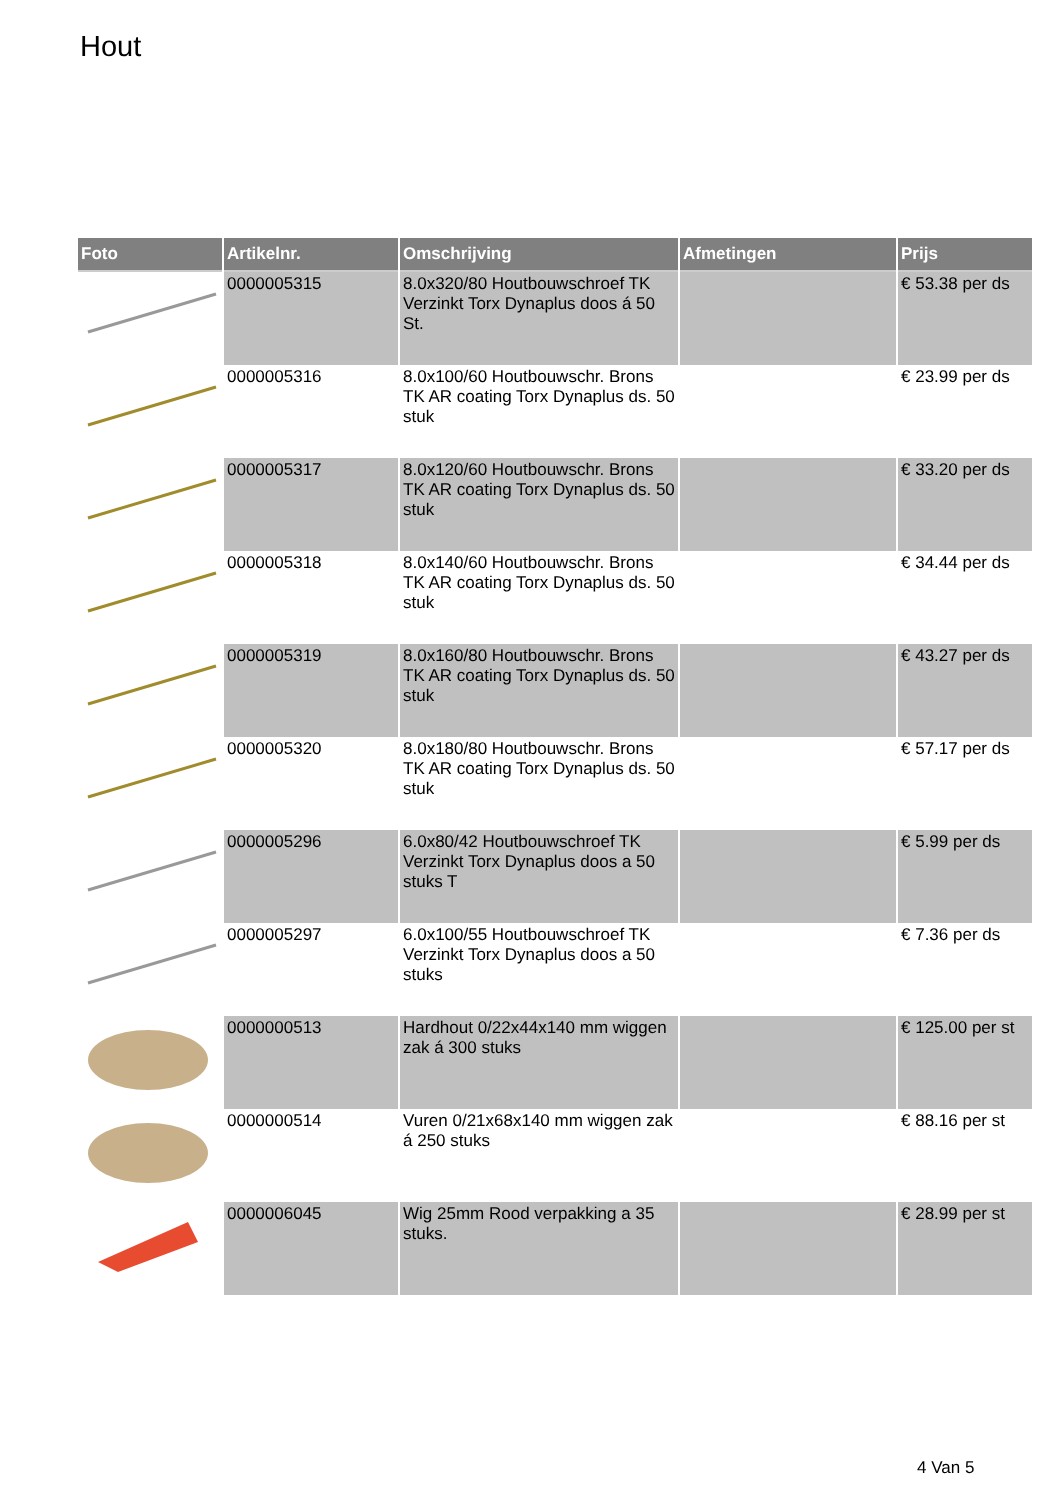Hout
| Foto | Artikelnr. | Omschrijving | Afmetingen | Prijs |
| --- | --- | --- | --- | --- |
| | 0000005315 | 8.0x320/80 Houtbouwschroef TK Verzinkt Torx Dynaplus doos á 50 St. | | € 53.38 per ds |
| | 0000005316 | 8.0x100/60 Houtbouwschr. Brons TK AR coating Torx Dynaplus ds. 50 stuk | | € 23.99 per ds |
| | 0000005317 | 8.0x120/60 Houtbouwschr. Brons TK AR coating Torx Dynaplus ds. 50 stuk | | € 33.20 per ds |
| | 0000005318 | 8.0x140/60 Houtbouwschr. Brons TK AR coating Torx Dynaplus ds. 50 stuk | | € 34.44 per ds |
| | 0000005319 | 8.0x160/80 Houtbouwschr. Brons TK AR coating Torx Dynaplus ds. 50 stuk | | € 43.27 per ds |
| | 0000005320 | 8.0x180/80 Houtbouwschr. Brons TK AR coating Torx Dynaplus ds. 50 stuk | | € 57.17 per ds |
| | 0000005296 | 6.0x80/42 Houtbouwschroef TK Verzinkt Torx Dynaplus doos a 50 stuks T | | € 5.99 per ds |
| | 0000005297 | 6.0x100/55 Houtbouwschroef TK Verzinkt Torx Dynaplus doos a 50 stuks | | € 7.36 per ds |
| | 0000000513 | Hardhout 0/22x44x140 mm wiggen zak á 300 stuks | | € 125.00 per st |
| | 0000000514 | Vuren 0/21x68x140 mm wiggen zak á 250 stuks | | € 88.16 per st |
| | 0000006045 | Wig 25mm Rood verpakking a 35 stuks. | | € 28.99 per st |
4 Van 5